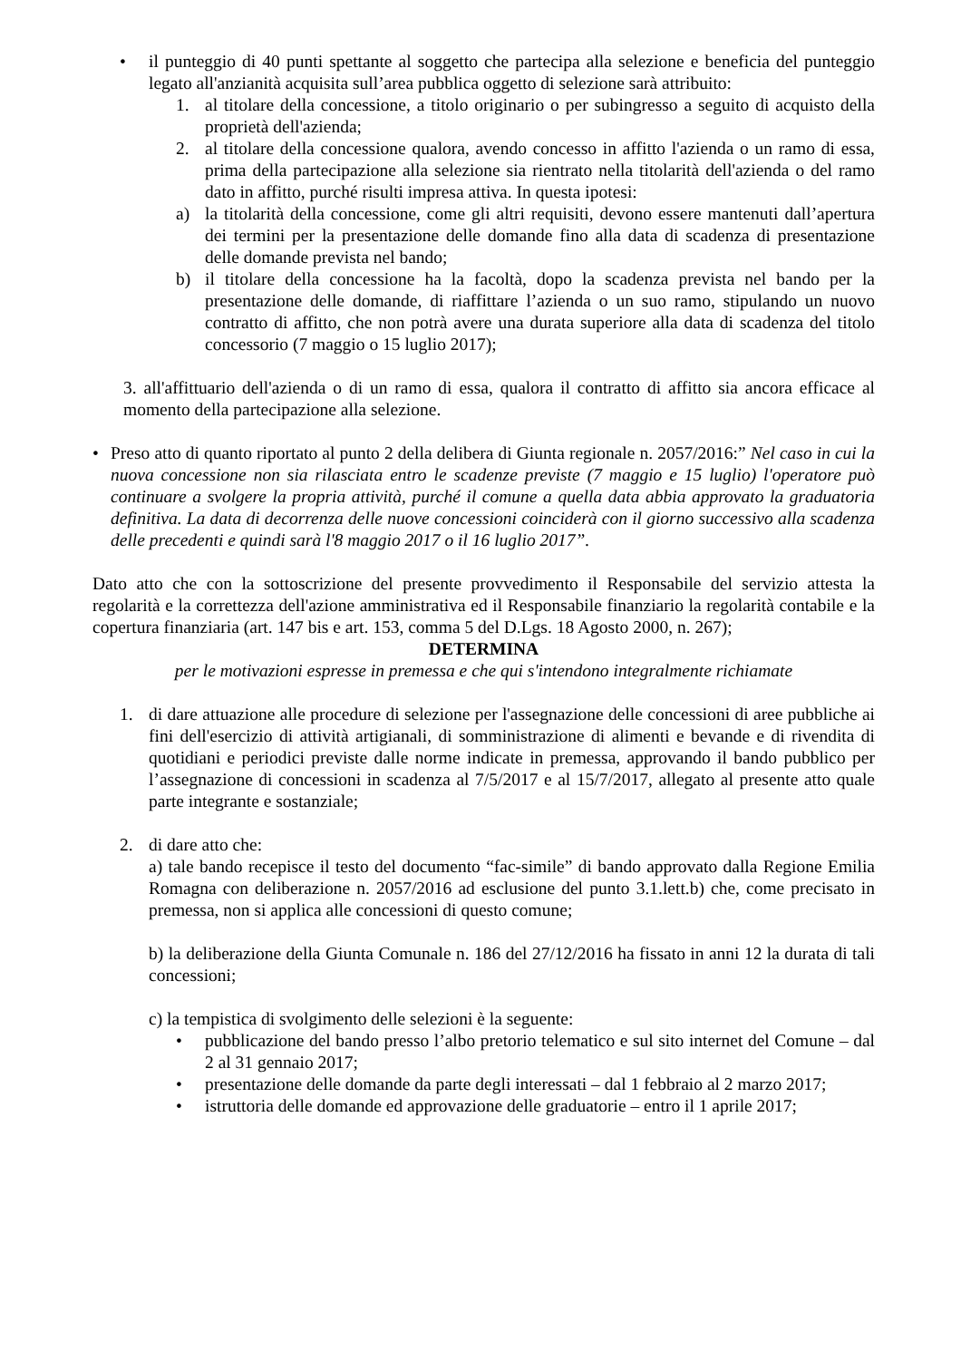• il punteggio di 40 punti spettante al soggetto che partecipa alla selezione e beneficia del punteggio legato all'anzianità acquisita sull’area pubblica oggetto di selezione sarà attribuito:
1. al titolare della concessione, a titolo originario o per subingresso a seguito di acquisto della proprietà dell'azienda;
2. al titolare della concessione qualora, avendo concesso in affitto l'azienda o un ramo di essa, prima della partecipazione alla selezione sia rientrato nella titolarità dell'azienda o del ramo dato in affitto, purché risulti impresa attiva. In questa ipotesi:
a) la titolarità della concessione, come gli altri requisiti, devono essere mantenuti dall’apertura dei termini per la presentazione delle domande fino alla data di scadenza di presentazione delle domande prevista nel bando;
b) il titolare della concessione ha la facoltà, dopo la scadenza prevista nel bando per la presentazione delle domande, di riaffittare l’azienda o un suo ramo, stipulando un nuovo contratto di affitto, che non potrà avere una durata superiore alla data di scadenza del titolo concessorio (7 maggio o 15 luglio 2017);
3. all'affittuario dell'azienda o di un ramo di essa, qualora il contratto di affitto sia ancora efficace al momento della partecipazione alla selezione.
• Preso atto di quanto riportato al punto 2 della delibera di Giunta regionale n. 2057/2016:” Nel caso in cui la nuova concessione non sia rilasciata entro le scadenze previste (7 maggio e 15 luglio) l'operatore può continuare a svolgere la propria attività, purché il comune a quella data abbia approvato la graduatoria definitiva. La data di decorrenza delle nuove concessioni coinciderà con il giorno successivo alla scadenza delle precedenti e quindi sarà l'8 maggio 2017 o il 16 luglio 2017”.
Dato atto che con la sottoscrizione del presente provvedimento il Responsabile del servizio attesta la regolarità e la correttezza dell'azione amministrativa ed il Responsabile finanziario la regolarità contabile e la copertura finanziaria (art. 147 bis e art. 153, comma 5 del D.Lgs. 18 Agosto 2000, n. 267);
DETERMINA
per le motivazioni espresse in premessa e che qui s'intendono integralmente richiamate
1. di dare attuazione alle procedure di selezione per l'assegnazione delle concessioni di aree pubbliche ai fini dell'esercizio di attività artigianali, di somministrazione di alimenti e bevande e di rivendita di quotidiani e periodici previste dalle norme indicate in premessa, approvando il bando pubblico per l’assegnazione di concessioni in scadenza al 7/5/2017 e al 15/7/2017, allegato al presente atto quale parte integrante e sostanziale;
2. di dare atto che:
a) tale bando recepisce il testo del documento “fac-simile” di bando approvato dalla Regione Emilia Romagna con deliberazione n. 2057/2016 ad esclusione del punto 3.1.lett.b) che, come precisato in premessa, non si applica alle concessioni di questo comune;
b) la deliberazione della Giunta Comunale n. 186 del 27/12/2016 ha fissato in anni 12 la durata di tali concessioni;
c) la tempistica di svolgimento delle selezioni è la seguente:
• pubblicazione del bando presso l’albo pretorio telematico e sul sito internet del Comune – dal 2 al 31 gennaio 2017;
• presentazione delle domande da parte degli interessati – dal 1 febbraio al 2 marzo 2017;
• istruttoria delle domande ed approvazione delle graduatorie – entro il 1 aprile 2017;